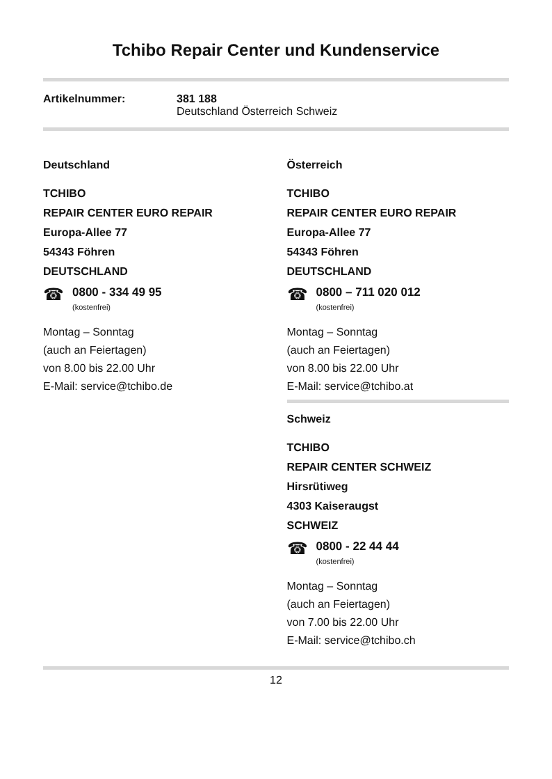Tchibo Repair Center und Kundenservice
Artikelnummer: 381 188
Deutschland Österreich Schweiz
Deutschland
TCHIBO
REPAIR CENTER EURO REPAIR
Europa-Allee 77
54343 Föhren
DEUTSCHLAND
☎
0800 - 334 49 95
(kostenfrei)
Montag – Sonntag
(auch an Feiertagen)
von 8.00 bis 22.00 Uhr
E-Mail: service@tchibo.de
Österreich
TCHIBO
REPAIR CENTER EURO REPAIR
Europa-Allee 77
54343 Föhren
DEUTSCHLAND
☎
0800 – 711 020 012
(kostenfrei)
Montag – Sonntag
(auch an Feiertagen)
von 8.00 bis 22.00 Uhr
E-Mail: service@tchibo.at
Schweiz
TCHIBO
REPAIR CENTER SCHWEIZ
Hirsrütiweg
4303 Kaiseraugst
SCHWEIZ
☎
0800 - 22 44 44
(kostenfrei)
Montag – Sonntag
(auch an Feiertagen)
von 7.00 bis 22.00 Uhr
E-Mail: service@tchibo.ch
12